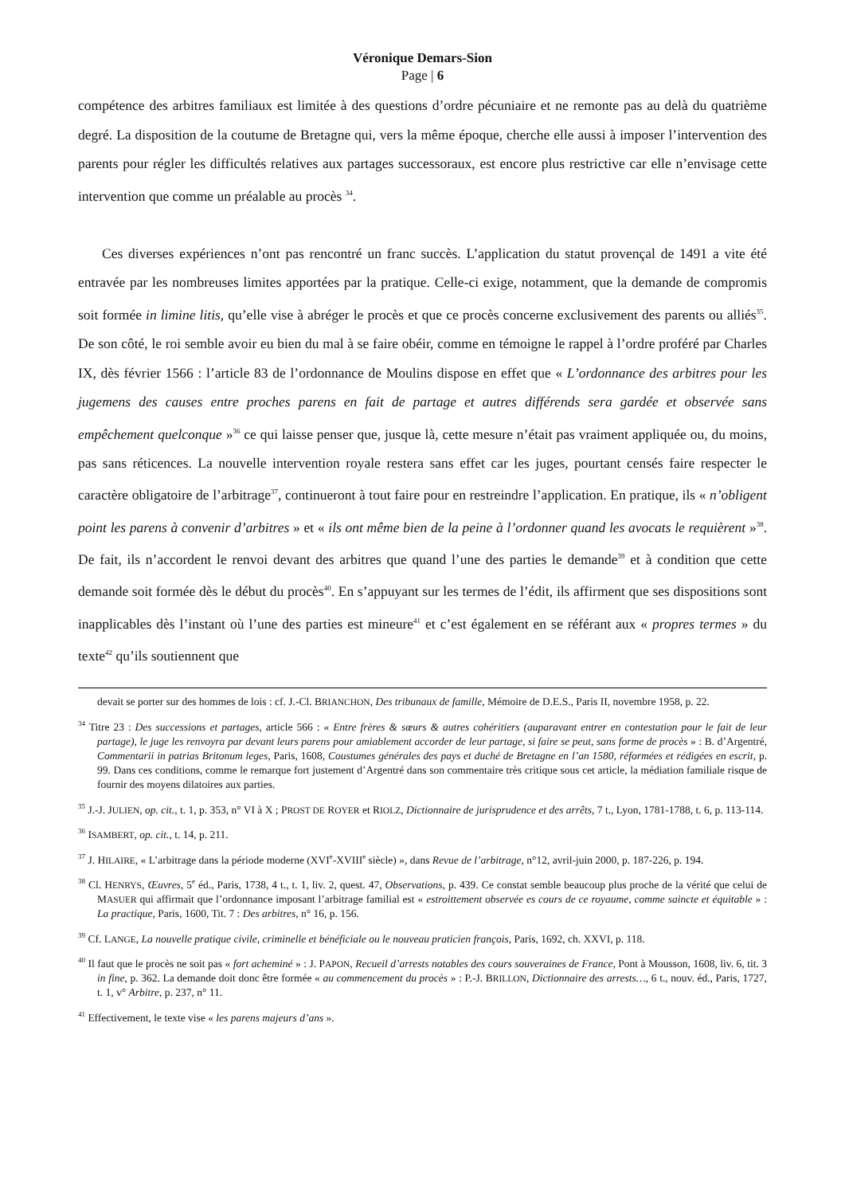Véronique Demars-Sion
Page | 6
compétence des arbitres familiaux est limitée à des questions d’ordre pécuniaire et ne remonte pas au delà du quatrième degré. La disposition de la coutume de Bretagne qui, vers la même époque, cherche elle aussi à imposer l’intervention des parents pour régler les difficultés relatives aux partages successoraux, est encore plus restrictive car elle n’envisage cette intervention que comme un préalable au procès <sup>34</sup>.
Ces diverses expériences n’ont pas rencontré un franc succès. L’application du statut provençal de 1491 a vite été entravée par les nombreuses limites apportées par la pratique. Celle-ci exige, notamment, que la demande de compromis soit formée in limine litis, qu’elle vise à abréger le procès et que ce procès concerne exclusivement des parents ou alliés<sup>35</sup>. De son côté, le roi semble avoir eu bien du mal à se faire obéir, comme en témoigne le rappel à l’ordre proféré par Charles IX, dès février 1566 : l’article 83 de l’ordonnance de Moulins dispose en effet que « L’ordonnance des arbitres pour les jugemens des causes entre proches parens en fait de partage et autres différends sera gardée et observée sans empêchement quelconque »<sup>36</sup> ce qui laisse penser que, jusque là, cette mesure n’était pas vraiment appliquée ou, du moins, pas sans réticences. La nouvelle intervention royale restera sans effet car les juges, pourtant censés faire respecter le caractère obligatoire de l’arbitrage<sup>37</sup>, continueront à tout faire pour en restreindre l’application. En pratique, ils « n’obligent point les parens à convenir d’arbitres » et « ils ont même bien de la peine à l’ordonner quand les avocats le requièrent »<sup>38</sup>. De fait, ils n’accordent le renvoi devant des arbitres que quand l’une des parties le demande<sup>39</sup> et à condition que cette demande soit formée dès le début du procès<sup>40</sup>. En s’appuyant sur les termes de l’édit, ils affirment que ses dispositions sont inapplicables dès l’instant où l’une des parties est mineure<sup>41</sup> et c’est également en se référant aux « propres termes » du texte<sup>42</sup> qu’ils soutiennent que
devait se porter sur des hommes de lois : cf. J.-Cl. BRIANCHON, Des tribunaux de famille, Mémoire de D.E.S., Paris II, novembre 1958, p. 22.
<sup>34</sup> Titre 23 : Des successions et partages, article 566 : « Entre frères & sœurs & autres cohéritiers (auparavant entrer en contestation pour le fait de leur partage), le juge les renvoyra par devant leurs parens pour amiablement accorder de leur partage, si faire se peut, sans forme de procès » : B. d’Argentré, Commentarii in patrias Britonum leges, Paris, 1608, Coustumes générales des pays et duché de Bretagne en l’an 1580, réformées et rédigées en escrit, p. 99. Dans ces conditions, comme le remarque fort justement d’Argentré dans son commentaire très critique sous cet article, la médiation familiale risque de fournir des moyens dilatoires aux parties.
<sup>35</sup> J.-J. JULIEN, op. cit., t. 1, p. 353, n° VI à X ; PROST DE ROYER et RIOLZ, Dictionnaire de jurisprudence et des arrêts, 7 t., Lyon, 1781-1788, t. 6, p. 113-114.
<sup>36</sup> ISAMBERT, op. cit., t. 14, p. 211.
<sup>37</sup> J. HILAIRE, « L’arbitrage dans la période moderne (XVI<sup>e</sup>-XVIII<sup>e</sup> siècle) », dans Revue de l’arbitrage, n°12, avril-juin 2000, p. 187-226, p. 194.
<sup>38</sup> Cl. HENRYS, Œuvres, 5<sup>e</sup> éd., Paris, 1738, 4 t., t. 1, liv. 2, quest. 47, Observations, p. 439. Ce constat semble beaucoup plus proche de la vérité que celui de MASUER qui affirmait que l’ordonnance imposant l’arbitrage familial est « estroittement observée es cours de ce royaume, comme saincte et équitable » : La practique, Paris, 1600, Tit. 7 : Des arbitres, n° 16, p. 156.
<sup>39</sup> Cf. LANGE, La nouvelle pratique civile, criminelle et bénéficiale ou le nouveau praticien françois, Paris, 1692, ch. XXVI, p. 118.
<sup>40</sup> Il faut que le procès ne soit pas « fort acheminé » : J. PAPON, Recueil d’arrests notables des cours souveraines de France, Pont à Mousson, 1608, liv. 6, tit. 3 in fine, p. 362. La demande doit donc être formée « au commencement du procès » : P.-J. BRILLON, Dictionnaire des arrests…, 6 t., nouv. éd., Paris, 1727, t. 1, v° Arbitre, p. 237, n° 11.
<sup>41</sup> Effectivement, le texte vise « les parens majeurs d’ans ».